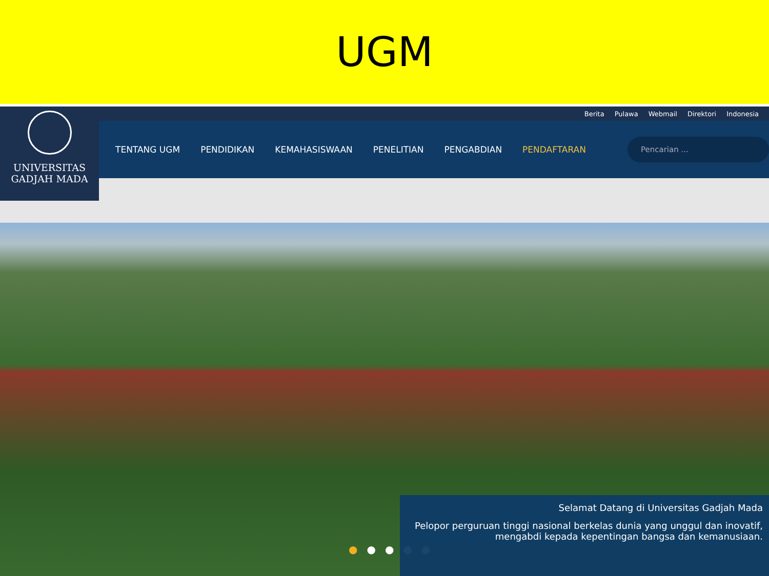UGM
Berita Pulawa Webmail Direktori Indonesia
UNIVERSITAS
GADJAH MADA
TENTANG UGM PENDIDIKAN KEMAHASISWAAN PENELITIAN PENGABDIAN PENDAFTARAN
Pencarian ...
●●●●●
Selamat Datang di Universitas Gadjah Mada
Pelopor perguruan tinggi nasional berkelas dunia yang unggul dan inovatif, mengabdi kepada kepentingan bangsa dan kemanusiaan.